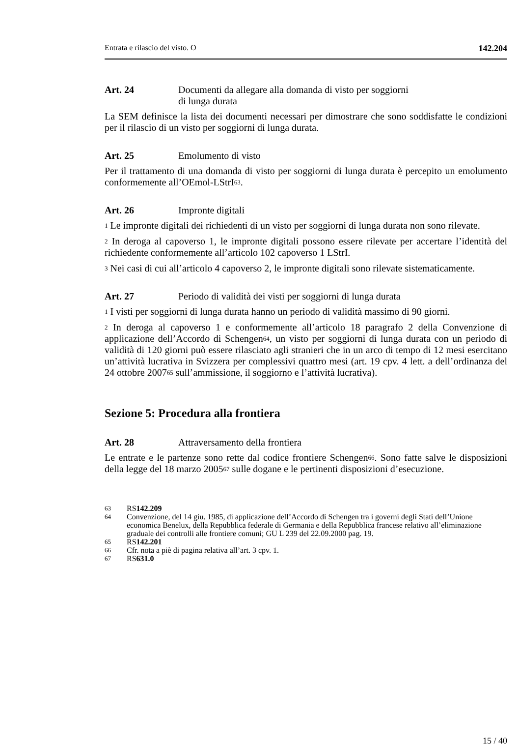Entrata e rilascio del visto. O 142.204
Art. 24 Documenti da allegare alla domanda di visto per soggiorni
di lunga durata
La SEM definisce la lista dei documenti necessari per dimostrare che sono soddisfatte le condizioni per il rilascio di un visto per soggiorni di lunga durata.
Art. 25 Emolumento di visto
Per il trattamento di una domanda di visto per soggiorni di lunga durata è percepito un emolumento conformemente all’OEmol-LStrI<sup>63</sup>.
Art. 26 Impronte digitali
<sup>1</sup> Le impronte digitali dei richiedenti di un visto per soggiorni di lunga durata non sono rilevate.
<sup>2</sup> In deroga al capoverso 1, le impronte digitali possono essere rilevate per accertare l’identità del richiedente conformemente all’articolo 102 capoverso 1 LStrI.
<sup>3</sup> Nei casi di cui all’articolo 4 capoverso 2, le impronte digitali sono rilevate sistematicamente.
Art. 27 Periodo di validità dei visti per soggiorni di lunga durata
<sup>1</sup> I visti per soggiorni di lunga durata hanno un periodo di validità massimo di 90 giorni.
<sup>2</sup> In deroga al capoverso 1 e conformemente all’articolo 18 paragrafo 2 della Convenzione di applicazione dell’Accordo di Schengen<sup>64</sup>, un visto per soggiorni di lunga durata con un periodo di validità di 120 giorni può essere rilasciato agli stranieri che in un arco di tempo di 12 mesi esercitano un’attività lucrativa in Svizzera per complessivi quattro mesi (art. 19 cpv. 4 lett. a dell’ordinanza del 24 ottobre 2007<sup>65</sup> sull’ammissione, il soggiorno e l’attività lucrativa).
Sezione 5: Procedura alla frontiera
Art. 28 Attraversamento della frontiera
Le entrate e le partenze sono rette dal codice frontiere Schengen<sup>66</sup>. Sono fatte salve le disposizioni della legge del 18 marzo 2005<sup>67</sup> sulle dogane e le pertinenti disposizioni d’esecuzione.
63
RS 142.209
64
Convenzione, del 14 giu. 1985, di applicazione dell’Accordo di Schengen tra i governi degli Stati dell’Unione economica Benelux, della Repubblica federale di Germania e della Repubblica francese relativo all’eliminazione graduale dei controlli alle frontiere comuni; GU L 239 del 22.09.2000 pag. 19.
65
RS 142.201
66
Cfr. nota a piè di pagina relativa all’art. 3 cpv. 1.
67
RS 631.0
15 / 40